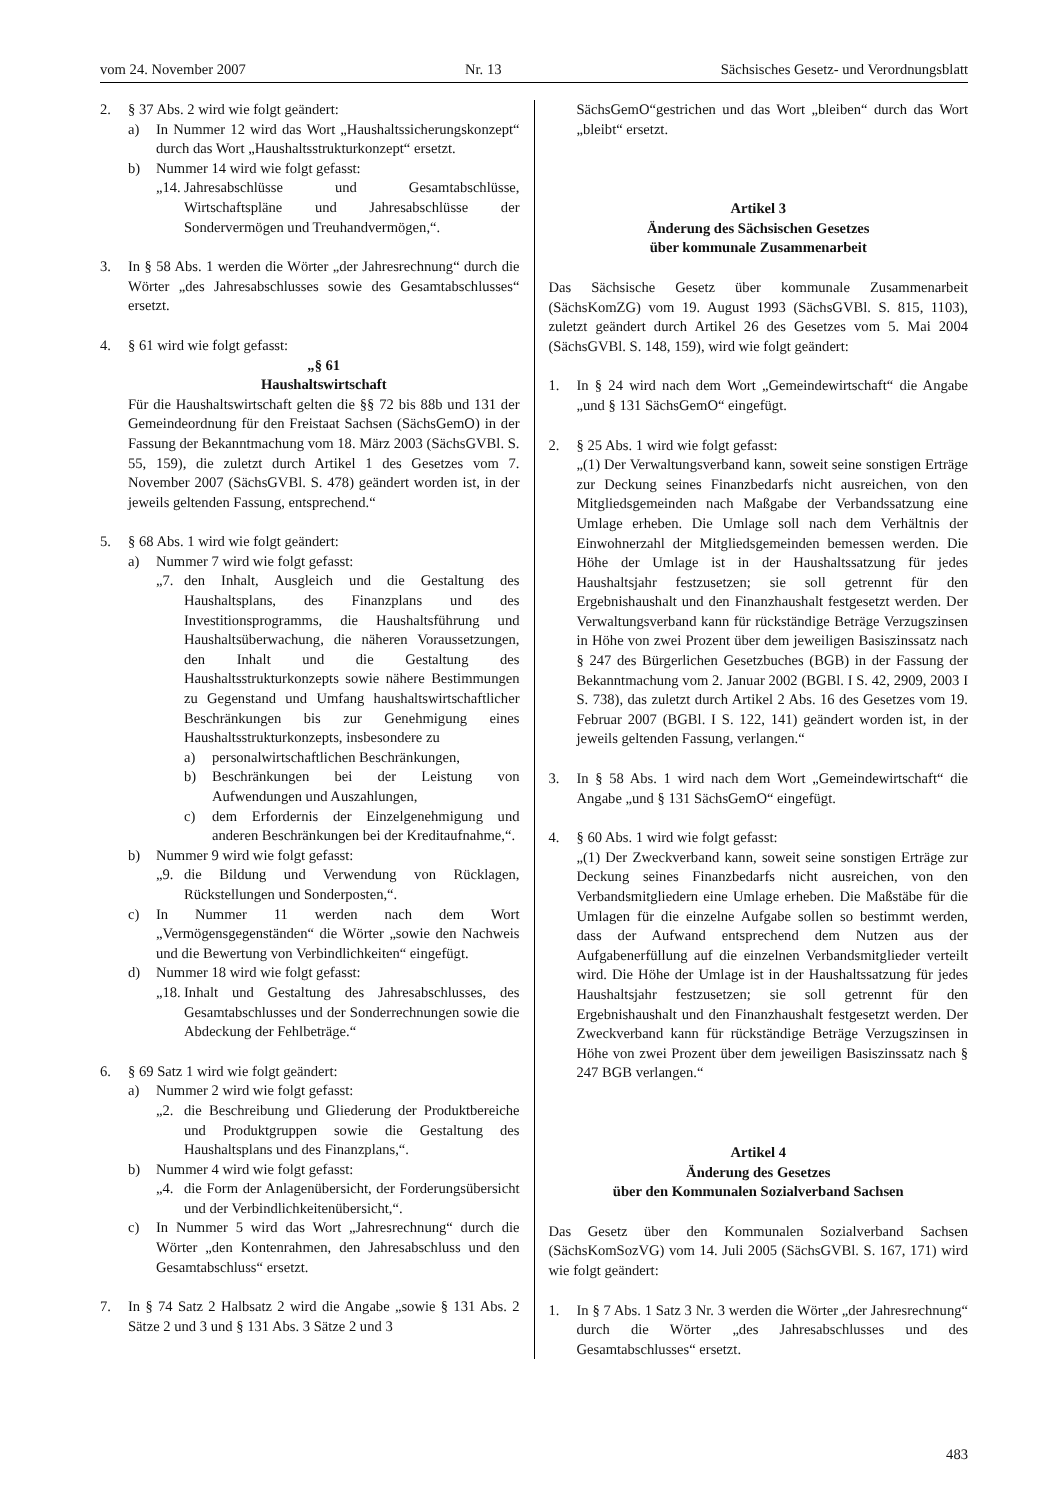vom 24. November 2007 Nr. 13 Sächsisches Gesetz- und Verordnungsblatt
2. § 37 Abs. 2 wird wie folgt geändert:
a) In Nummer 12 wird das Wort „Haushaltssicherungskonzept“ durch das Wort „Haushaltsstrukturkonzept“ ersetzt.
b) Nummer 14 wird wie folgt gefasst:
„14. Jahresabschlüsse und Gesamtabschlüsse, Wirtschaftspläne und Jahresabschlüsse der Sondervermögen und Treuhandvermögen,“.
3. In § 58 Abs. 1 werden die Wörter „der Jahresrechnung“ durch die Wörter „des Jahresabschlusses sowie des Gesamtabschlusses“ ersetzt.
4. § 61 wird wie folgt gefasst:
„§ 61
Haushaltswirtschaft
Für die Haushaltswirtschaft gelten die §§ 72 bis 88b und 131 der Gemeindeordnung für den Freistaat Sachsen (SächsGemO) in der Fassung der Bekanntmachung vom 18. März 2003 (SächsGVBl. S. 55, 159), die zuletzt durch Artikel 1 des Gesetzes vom 7. November 2007 (SächsGVBl. S. 478) geändert worden ist, in der jeweils geltenden Fassung, entsprechend.“
5. § 68 Abs. 1 wird wie folgt geändert:
a) Nummer 7 wird wie folgt gefasst:
„7. den Inhalt, Ausgleich und die Gestaltung des Haushaltsplans, des Finanzplans und des Investitionsprogramms, die Haushaltsführung und Haushaltsüberwachung, die näheren Voraussetzungen, den Inhalt und die Gestaltung des Haushaltsstrukturkonzepts sowie nähere Bestimmungen zu Gegenstand und Umfang haushaltswirtschaftlicher Beschränkungen bis zur Genehmigung eines Haushaltsstrukturkonzepts, insbesondere zu
a) personalwirtschaftlichen Beschränkungen,
b) Beschränkungen bei der Leistung von Aufwendungen und Auszahlungen,
c) dem Erfordernis der Einzelgenehmigung und anderen Beschränkungen bei der Kreditaufnahme,“.
b) Nummer 9 wird wie folgt gefasst:
„9. die Bildung und Verwendung von Rücklagen, Rückstellungen und Sonderposten,“.
c) In Nummer 11 werden nach dem Wort „Vermögensgegenständen“ die Wörter „sowie den Nachweis und die Bewertung von Verbindlichkeiten“ eingefügt.
d) Nummer 18 wird wie folgt gefasst:
„18. Inhalt und Gestaltung des Jahresabschlusses, des Gesamtabschlusses und der Sonderrechnungen sowie die Abdeckung der Fehlbeträge.“
6. § 69 Satz 1 wird wie folgt geändert:
a) Nummer 2 wird wie folgt gefasst:
„2. die Beschreibung und Gliederung der Produktbereiche und Produktgruppen sowie die Gestaltung des Haushaltsplans und des Finanzplans,“.
b) Nummer 4 wird wie folgt gefasst:
„4. die Form der Anlagenübersicht, der Forderungsübersicht und der Verbindlichkeitenübersicht,“.
c) In Nummer 5 wird das Wort „Jahresrechnung“ durch die Wörter „den Kontenrahmen, den Jahresabschluss und den Gesamtabschluss“ ersetzt.
7. In § 74 Satz 2 Halbsatz 2 wird die Angabe „sowie § 131 Abs. 2 Sätze 2 und 3 und § 131 Abs. 3 Sätze 2 und 3
SächsGemO“gestrichen und das Wort „bleiben“ durch das Wort „bleibt“ ersetzt.
Artikel 3
Änderung des Sächsischen Gesetzes
über kommunale Zusammenarbeit
Das Sächsische Gesetz über kommunale Zusammenarbeit (SächsKomZG) vom 19. August 1993 (SächsGVBl. S. 815, 1103), zuletzt geändert durch Artikel 26 des Gesetzes vom 5. Mai 2004 (SächsGVBl. S. 148, 159), wird wie folgt geändert:
1. In § 24 wird nach dem Wort „Gemeindewirtschaft“ die Angabe „und § 131 SächsGemO“ eingefügt.
2. § 25 Abs. 1 wird wie folgt gefasst:
„(1) Der Verwaltungsverband kann, soweit seine sonstigen Erträge zur Deckung seines Finanzbedarfs nicht ausreichen, von den Mitgliedsgemeinden nach Maßgabe der Verbandssatzung eine Umlage erheben. Die Umlage soll nach dem Verhältnis der Einwohnerzahl der Mitgliedsgemeinden bemessen werden. Die Höhe der Umlage ist in der Haushaltssatzung für jedes Haushaltsjahr festzusetzen; sie soll getrennt für den Ergebnishaushalt und den Finanzhaushalt festgesetzt werden. Der Verwaltungsverband kann für rückständige Beträge Verzugszinsen in Höhe von zwei Prozent über dem jeweiligen Basiszinssatz nach § 247 des Bürgerlichen Gesetzbuches (BGB) in der Fassung der Bekanntmachung vom 2. Januar 2002 (BGBl. I S. 42, 2909, 2003 I S. 738), das zuletzt durch Artikel 2 Abs. 16 des Gesetzes vom 19. Februar 2007 (BGBl. I S. 122, 141) geändert worden ist, in der jeweils geltenden Fassung, verlangen.“
3. In § 58 Abs. 1 wird nach dem Wort „Gemeindewirtschaft“ die Angabe „und § 131 SächsGemO“ eingefügt.
4. § 60 Abs. 1 wird wie folgt gefasst:
„(1) Der Zweckverband kann, soweit seine sonstigen Erträge zur Deckung seines Finanzbedarfs nicht ausreichen, von den Verbandsmitgliedern eine Umlage erheben. Die Maßstäbe für die Umlagen für die einzelne Aufgabe sollen so bestimmt werden, dass der Aufwand entsprechend dem Nutzen aus der Aufgabenerfüllung auf die einzelnen Verbandsmitglieder verteilt wird. Die Höhe der Umlage ist in der Haushaltssatzung für jedes Haushaltsjahr festzusetzen; sie soll getrennt für den Ergebnishaushalt und den Finanzhaushalt festgesetzt werden. Der Zweckverband kann für rückständige Beträge Verzugszinsen in Höhe von zwei Prozent über dem jeweiligen Basiszinssatz nach § 247 BGB verlangen.“
Artikel 4
Änderung des Gesetzes
über den Kommunalen Sozialverband Sachsen
Das Gesetz über den Kommunalen Sozialverband Sachsen (SächsKomSozVG) vom 14. Juli 2005 (SächsGVBl. S. 167, 171) wird wie folgt geändert:
1. In § 7 Abs. 1 Satz 3 Nr. 3 werden die Wörter „der Jahresrechnung“ durch die Wörter „des Jahresabschlusses und des Gesamtabschlusses“ ersetzt.
483